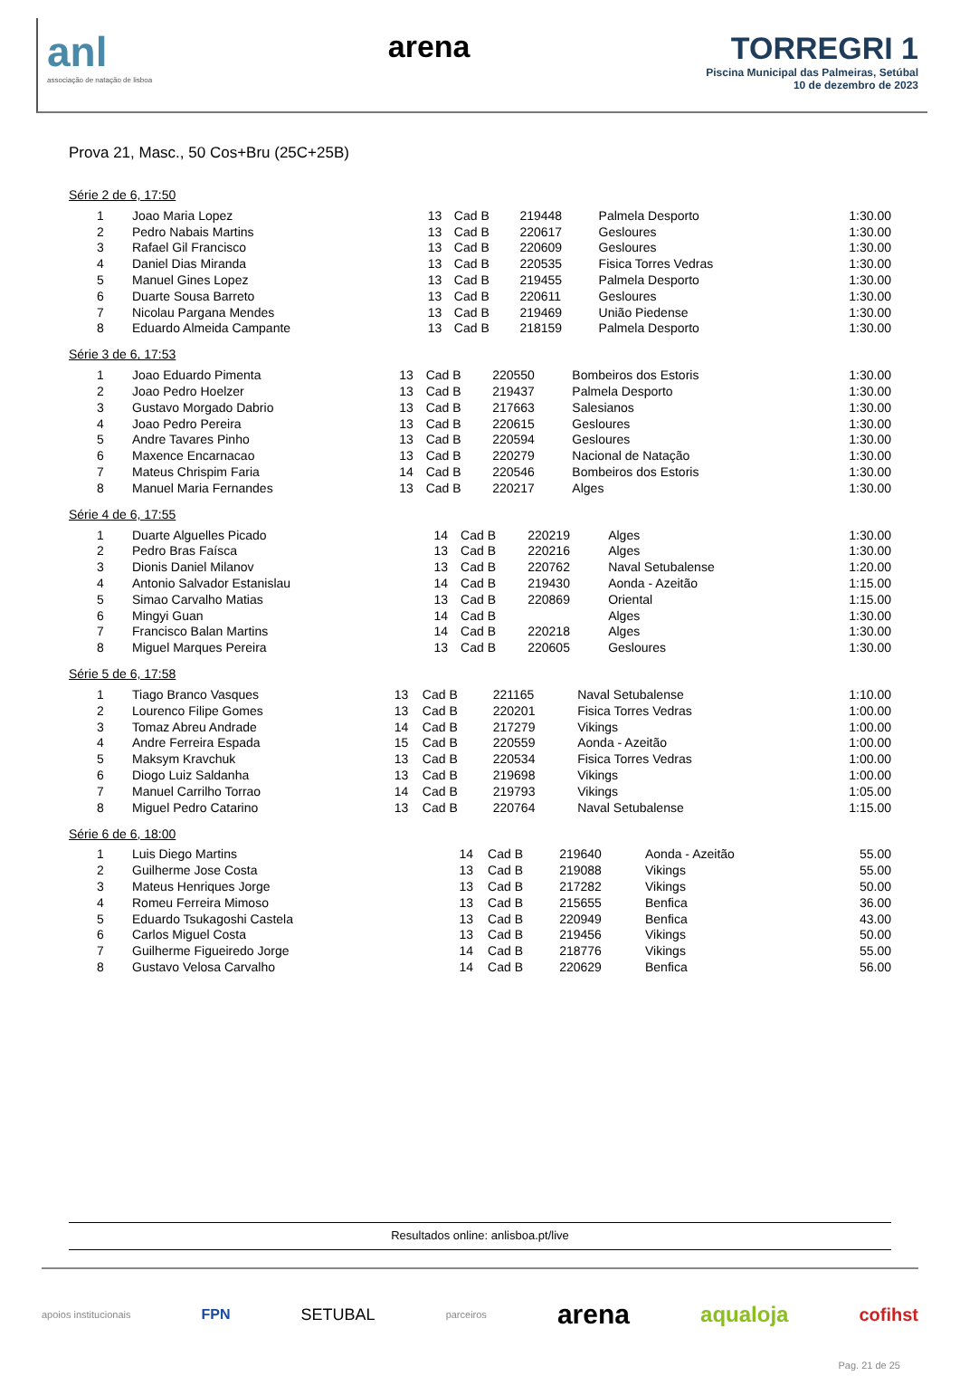anl
associação de natação de lisboa
arena TORREGRI 1
Piscina Municipal das Palmeiras, Setúbal
10 de dezembro de 2023
Prova 21, Masc., 50 Cos+Bru (25C+25B)
Série 2 de 6, 17:50
| 1 | Joao Maria Lopez | 13 | Cad B | 219448 | Palmela Desporto | 1:30.00 |
| 2 | Pedro Nabais Martins | 13 | Cad B | 220617 | Gesloures | 1:30.00 |
| 3 | Rafael Gil Francisco | 13 | Cad B | 220609 | Gesloures | 1:30.00 |
| 4 | Daniel Dias Miranda | 13 | Cad B | 220535 | Fisica Torres Vedras | 1:30.00 |
| 5 | Manuel Gines Lopez | 13 | Cad B | 219455 | Palmela Desporto | 1:30.00 |
| 6 | Duarte Sousa Barreto | 13 | Cad B | 220611 | Gesloures | 1:30.00 |
| 7 | Nicolau Pargana Mendes | 13 | Cad B | 219469 | União Piedense | 1:30.00 |
| 8 | Eduardo Almeida Campante | 13 | Cad B | 218159 | Palmela Desporto | 1:30.00 |
Série 3 de 6, 17:53
| 1 | Joao Eduardo Pimenta | 13 | Cad B | 220550 | Bombeiros dos Estoris | 1:30.00 |
| 2 | Joao Pedro Hoelzer | 13 | Cad B | 219437 | Palmela Desporto | 1:30.00 |
| 3 | Gustavo Morgado Dabrio | 13 | Cad B | 217663 | Salesianos | 1:30.00 |
| 4 | Joao Pedro Pereira | 13 | Cad B | 220615 | Gesloures | 1:30.00 |
| 5 | Andre Tavares Pinho | 13 | Cad B | 220594 | Gesloures | 1:30.00 |
| 6 | Maxence Encarnacao | 13 | Cad B | 220279 | Nacional de Natação | 1:30.00 |
| 7 | Mateus Chrispim Faria | 14 | Cad B | 220546 | Bombeiros dos Estoris | 1:30.00 |
| 8 | Manuel Maria Fernandes | 13 | Cad B | 220217 | Alges | 1:30.00 |
Série 4 de 6, 17:55
| 1 | Duarte Alguelles Picado | 14 | Cad B | 220219 | Alges | 1:30.00 |
| 2 | Pedro Bras Faísca | 13 | Cad B | 220216 | Alges | 1:30.00 |
| 3 | Dionis Daniel Milanov | 13 | Cad B | 220762 | Naval Setubalense | 1:20.00 |
| 4 | Antonio Salvador Estanislau | 14 | Cad B | 219430 | Aonda - Azeitão | 1:15.00 |
| 5 | Simao Carvalho Matias | 13 | Cad B | 220869 | Oriental | 1:15.00 |
| 6 | Mingyi Guan | 14 | Cad B | | Alges | 1:30.00 |
| 7 | Francisco Balan Martins | 14 | Cad B | 220218 | Alges | 1:30.00 |
| 8 | Miguel Marques Pereira | 13 | Cad B | 220605 | Gesloures | 1:30.00 |
Série 5 de 6, 17:58
| 1 | Tiago Branco Vasques | 13 | Cad B | 221165 | Naval Setubalense | 1:10.00 |
| 2 | Lourenco Filipe Gomes | 13 | Cad B | 220201 | Fisica Torres Vedras | 1:00.00 |
| 3 | Tomaz Abreu Andrade | 14 | Cad B | 217279 | Vikings | 1:00.00 |
| 4 | Andre Ferreira Espada | 15 | Cad B | 220559 | Aonda - Azeitão | 1:00.00 |
| 5 | Maksym Kravchuk | 13 | Cad B | 220534 | Fisica Torres Vedras | 1:00.00 |
| 6 | Diogo Luiz Saldanha | 13 | Cad B | 219698 | Vikings | 1:00.00 |
| 7 | Manuel Carrilho Torrao | 14 | Cad B | 219793 | Vikings | 1:05.00 |
| 8 | Miguel Pedro Catarino | 13 | Cad B | 220764 | Naval Setubalense | 1:15.00 |
Série 6 de 6, 18:00
| 1 | Luis Diego Martins | 14 | Cad B | 219640 | Aonda - Azeitão | 55.00 |
| 2 | Guilherme Jose Costa | 13 | Cad B | 219088 | Vikings | 55.00 |
| 3 | Mateus Henriques Jorge | 13 | Cad B | 217282 | Vikings | 50.00 |
| 4 | Romeu Ferreira Mimoso | 13 | Cad B | 215655 | Benfica | 36.00 |
| 5 | Eduardo Tsukagoshi Castela | 13 | Cad B | 220949 | Benfica | 43.00 |
| 6 | Carlos Miguel Costa | 13 | Cad B | 219456 | Vikings | 50.00 |
| 7 | Guilherme Figueiredo Jorge | 14 | Cad B | 218776 | Vikings | 55.00 |
| 8 | Gustavo Velosa Carvalho | 14 | Cad B | 220629 | Benfica | 56.00 |
Resultados online: anlisboa.pt/live
apoios institucionais FPN SETUBAL parceiros arena aqualoja cofihst
Pag. 21 de 25